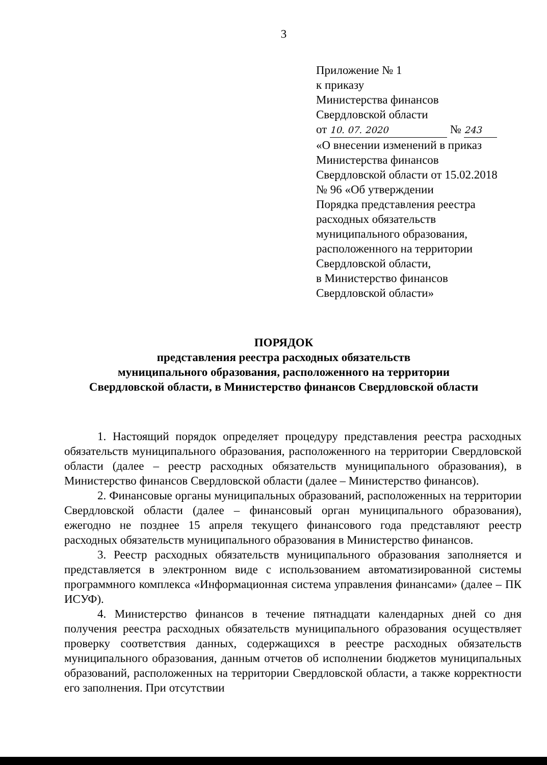3
Приложение № 1
к приказу
Министерства финансов
Свердловской области
от 10. 07. 2020 № 243
«О внесении изменений в приказ
Министерства финансов
Свердловской области от 15.02.2018
№ 96 «Об утверждении
Порядка представления реестра
расходных обязательств
муниципального образования,
расположенного на территории
Свердловской области,
в Министерство финансов
Свердловской области»
ПОРЯДОК
представления реестра расходных обязательств
муниципального образования, расположенного на территории
Свердловской области, в Министерство финансов Свердловской области
1. Настоящий порядок определяет процедуру представления реестра расходных обязательств муниципального образования, расположенного на территории Свердловской области (далее – реестр расходных обязательств муниципального образования), в Министерство финансов Свердловской области (далее – Министерство финансов).
2. Финансовые органы муниципальных образований, расположенных на территории Свердловской области (далее – финансовый орган муниципального образования), ежегодно не позднее 15 апреля текущего финансового года представляют реестр расходных обязательств муниципального образования в Министерство финансов.
3. Реестр расходных обязательств муниципального образования заполняется и представляется в электронном виде с использованием автоматизированной системы программного комплекса «Информационная система управления финансами» (далее – ПК ИСУФ).
4. Министерство финансов в течение пятнадцати календарных дней со дня получения реестра расходных обязательств муниципального образования осуществляет проверку соответствия данных, содержащихся в реестре расходных обязательств муниципального образования, данным отчетов об исполнении бюджетов муниципальных образований, расположенных на территории Свердловской области, а также корректности его заполнения. При отсутствии